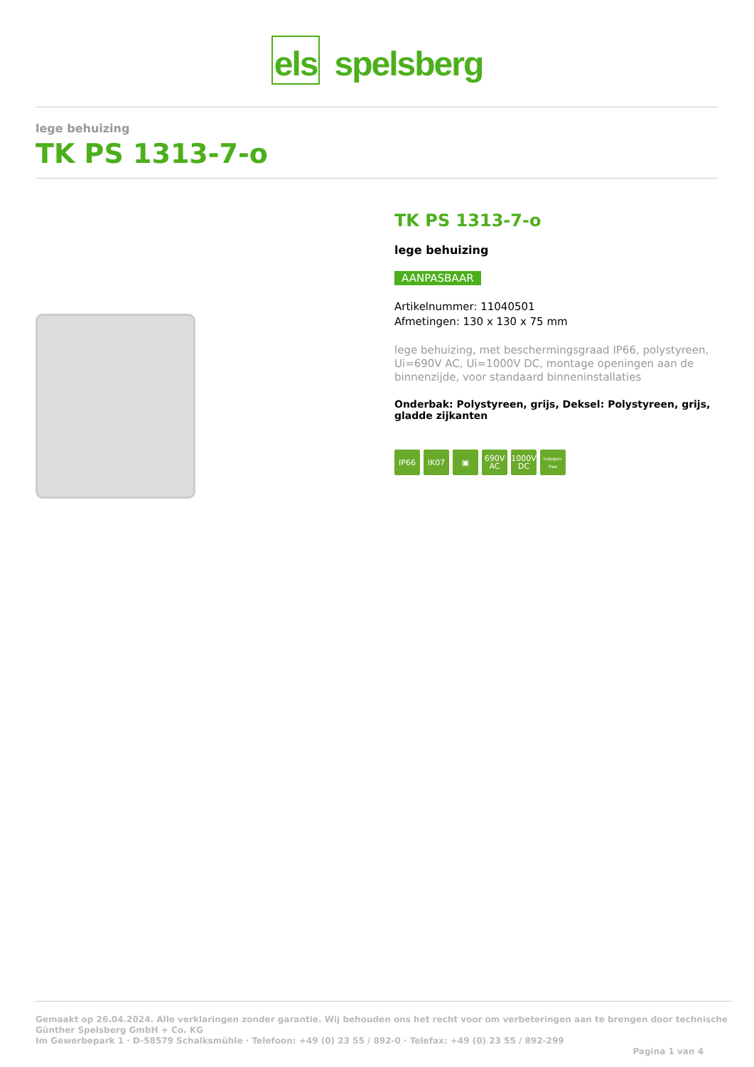els spelsberg
lege behuizing
TK PS 1313-7-o
TK PS 1313-7-o
lege behuizing
AANPASBAAR
Artikelnummer: 11040501
Afmetingen: 130 x 130 x 75 mm
lege behuizing, met beschermingsgraad IP66, polystyreen, Ui=690V AC, Ui=1000V DC, montage openingen aan de binnenzijde, voor standaard binneninstallaties
Onderbak: Polystyreen, grijs, Deksel: Polystyreen, grijs, gladde zijkanten
IP66 IK07 ▣ 690V AC 1000V DC halogen-free
Gemaakt op 26.04.2024. Alle verklaringen zonder garantie. Wij behouden ons het recht voor om verbeteringen aan te brengen door technische
Günther Spelsberg GmbH + Co. KG
Im Gewerbepark 1 · D-58579 Schalksmühle · Telefoon: +49 (0) 23 55 / 892-0 · Telefax: +49 (0) 23 55 / 892-299
Pagina 1 van 4